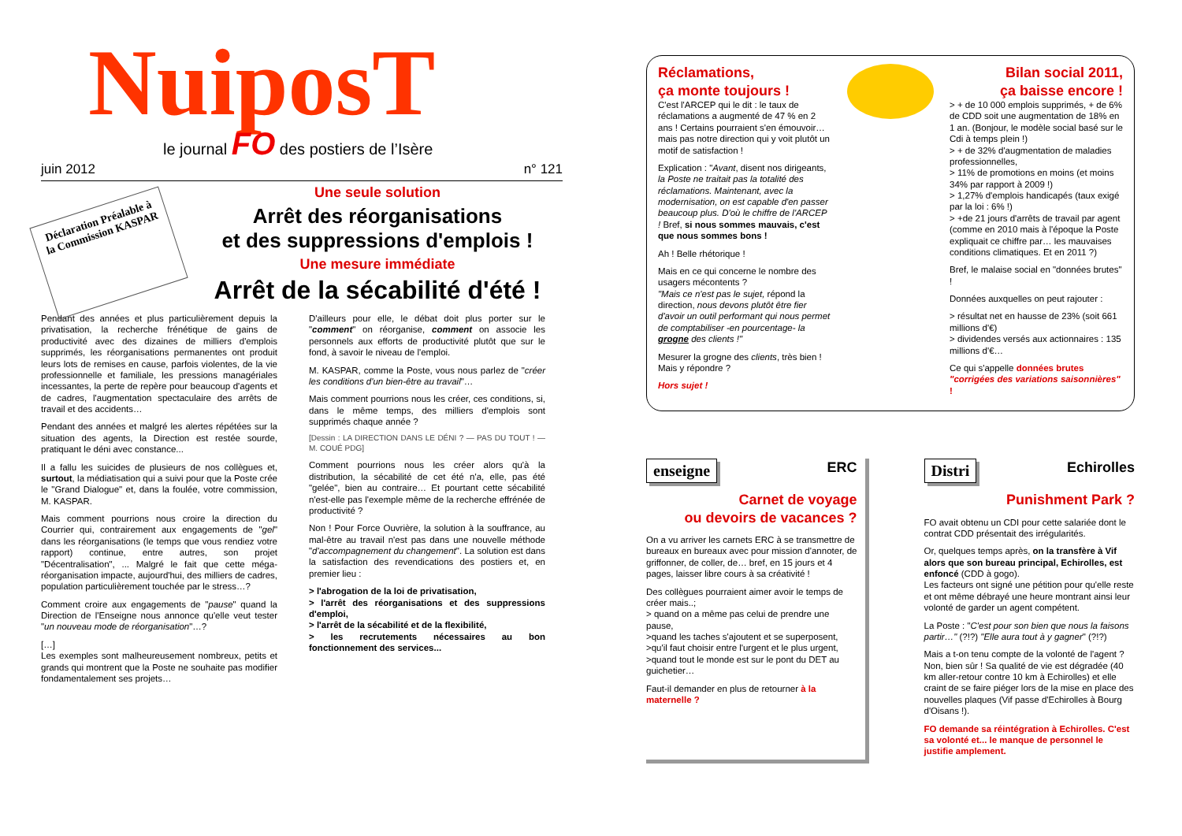NuiposT
le journal FO des postiers de l’Isère
juin 2012 n° 121
Déclaration Préalable à la Commission KASPAR
Une seule solution
Arrêt des réorganisations
et des suppressions d'emplois !
Une mesure immédiate
Arrêt de la sécabilité d'été !
Pendant des années et plus particulièrement depuis la privatisation, la recherche frénétique de gains de productivité avec des dizaines de milliers d'emplois supprimés, les réorganisations permanentes ont produit leurs lots de remises en cause, parfois violentes, de la vie professionnelle et familiale, les pressions managériales incessantes, la perte de repère pour beaucoup d'agents et de cadres, l'augmentation spectaculaire des arrêts de travail et des accidents…
Pendant des années et malgré les alertes répétées sur la situation des agents, la Direction est restée sourde, pratiquant le déni avec constance...
Il a fallu les suicides de plusieurs de nos collègues et, surtout, la médiatisation qui a suivi pour que la Poste crée le "Grand Dialogue" et, dans la foulée, votre commission, M. KASPAR.
Mais comment pourrions nous croire la direction du Courrier qui, contrairement aux engagements de "gel" dans les réorganisations (le temps que vous rendiez votre rapport) continue, entre autres, son projet "Décentralisation", ... Malgré le fait que cette méga-réorganisation impacte, aujourd'hui, des milliers de cadres, population particulièrement touchée par le stress…?
Comment croire aux engagements de "pause" quand la Direction de l'Enseigne nous annonce qu'elle veut tester "un nouveau mode de réorganisation"…?
[…]
Les exemples sont malheureusement nombreux, petits et grands qui montrent que la Poste ne souhaite pas modifier fondamentalement ses projets…
D'ailleurs pour elle, le débat doit plus porter sur le "comment" on réorganise, comment on associe les personnels aux efforts de productivité plutôt que sur le fond, à savoir le niveau de l'emploi.
M. KASPAR, comme la Poste, vous nous parlez de "créer les conditions d'un bien-être au travail"…
Mais comment pourrions nous les créer, ces conditions, si, dans le même temps, des milliers d'emplois sont supprimés chaque année ?
[Dessin : LA DIRECTION DANS LE DÉNI ? — PAS DU TOUT ! — M. COUÉ PDG]
Comment pourrions nous les créer alors qu'à la distribution, la sécabilité de cet été n'a, elle, pas été "gelée", bien au contraire… Et pourtant cette sécabilité n'est-elle pas l'exemple même de la recherche effrénée de productivité ?
Non ! Pour Force Ouvrière, la solution à la souffrance, au mal-être au travail n'est pas dans une nouvelle méthode "d'accompagnement du changement". La solution est dans la satisfaction des revendications des postiers et, en premier lieu :
> l'abrogation de la loi de privatisation,
> l'arrêt des réorganisations et des suppressions d'emploi,
> l'arrêt de la sécabilité et de la flexibilité,
> les recrutements nécessaires au bon fonctionnement des services...
Réclamations,
ça monte toujours !
C'est l'ARCEP qui le dit : le taux de réclamations a augmenté de 47 % en 2 ans ! Certains pourraient s'en émouvoir… mais pas notre direction qui y voit plutôt un motif de satisfaction !
Explication : "Avant, disent nos dirigeants, la Poste ne traitait pas la totalité des réclamations. Maintenant, avec la modernisation, on est capable d'en passer beaucoup plus. D'où le chiffre de l'ARCEP ! Bref, si nous sommes mauvais, c'est que nous sommes bons !
Ah ! Belle rhétorique !
Mais en ce qui concerne le nombre des usagers mécontents ?
"Mais ce n'est pas le sujet, répond la direction, nous devons plutôt être fier d'avoir un outil performant qui nous permet de comptabiliser -en pourcentage- la grogne des clients !"
Mesurer la grogne des clients, très bien ! Mais y répondre ?
Hors sujet !
Bilan social 2011,
ça baisse encore !
> + de 10 000 emplois supprimés, + de 6% de CDD soit une augmentation de 18% en 1 an. (Bonjour, le modèle social basé sur le Cdi à temps plein !)
> + de 32% d'augmentation de maladies professionnelles,
> 11% de promotions en moins (et moins 34% par rapport à 2009 !)
> 1,27% d'emplois handicapés (taux exigé par la loi : 6% !)
> +de 21 jours d'arrêts de travail par agent (comme en 2010 mais à l'époque la Poste expliquait ce chiffre par… les mauvaises conditions climatiques. Et en 2011 ?)
Bref, le malaise social en "données brutes" !
Données auxquelles on peut rajouter :
> résultat net en hausse de 23% (soit 661 millions d'€)
> dividendes versés aux actionnaires : 135 millions d'€…
Ce qui s'appelle données brutes "corrigées des variations saisonnières" !
enseigne ERC
Carnet de voyage
ou devoirs de vacances ?
On a vu arriver les carnets ERC à se transmettre de bureaux en bureaux avec pour mission d'annoter, de griffonner, de coller, de… bref, en 15 jours et 4 pages, laisser libre cours à sa créativité !
Des collègues pourraient aimer avoir le temps de créer mais..;
> quand on a même pas celui de prendre une pause,
>quand les taches s'ajoutent et se superposent,
>qu'il faut choisir entre l'urgent et le plus urgent,
>quand tout le monde est sur le pont du DET au guichetier…
Faut-il demander en plus de retourner à la maternelle ?
Distri Echirolles
Punishment Park ?
FO avait obtenu un CDI pour cette salariée dont le contrat CDD présentait des irrégularités.
Or, quelques temps après, on la transfère à Vif alors que son bureau principal, Echirolles, est enfoncé (CDD à gogo).
Les facteurs ont signé une pétition pour qu'elle reste et ont même débrayé une heure montrant ainsi leur volonté de garder un agent compétent.
La Poste : "C'est pour son bien que nous la faisons partir…" (?!?) "Elle aura tout à y gagner" (?!?)
Mais a t-on tenu compte de la volonté de l'agent ? Non, bien sûr ! Sa qualité de vie est dégradée (40 km aller-retour contre 10 km à Echirolles) et elle craint de se faire piéger lors de la mise en place des nouvelles plaques (Vif passe d'Echirolles à Bourg d'Oisans !).
FO demande sa réintégration à Echirolles. C'est sa volonté et... le manque de personnel le justifie amplement.